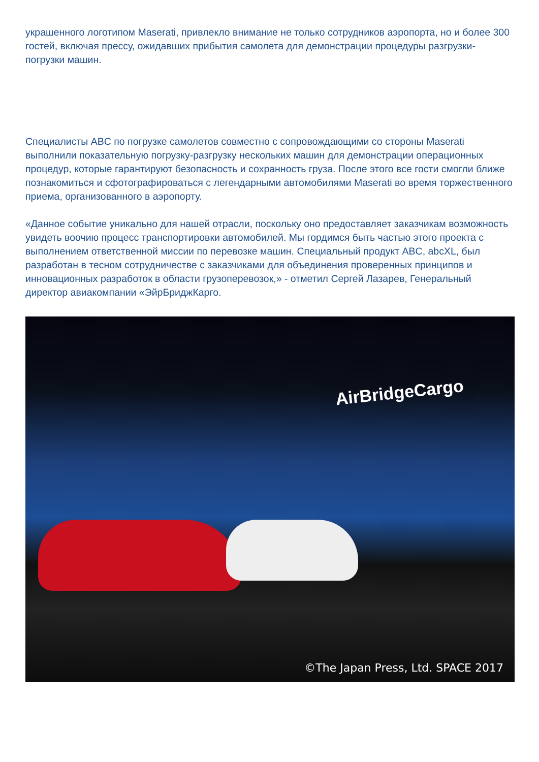украшенного логотипом Maserati, привлекло внимание не только сотрудников аэропорта, но и более 300 гостей, включая прессу, ожидавших прибытия самолета для демонстрации процедуры разгрузки-погрузки машин.
Специалисты ABC по погрузке самолетов совместно с сопровождающими со стороны Maserati выполнили показательную погрузку-разгрузку нескольких машин для демонстрации операционных процедур, которые гарантируют безопасность и сохранность груза. После этого все гости смогли ближе познакомиться и сфотографироваться с легендарными автомобилями Maserati во время торжественного приема, организованного в аэропорту.
«Данное событие уникально для нашей отрасли, поскольку оно предоставляет заказчикам возможность увидеть воочию процесс транспортировки автомобилей. Мы гордимся быть частью этого проекта с выполнением ответственной миссии по перевозке машин. Специальный продукт ABC, abcXL, был разработан в тесном сотрудничестве с заказчиками для объединения проверенных принципов и инновационных разработок в области грузоперевозок,» - отметил Сергей Лазарев, Генеральный директор авиакомпании «ЭйрБриджКарго.
AirBridgeCargo
©The Japan Press, Ltd. SPACE 2017